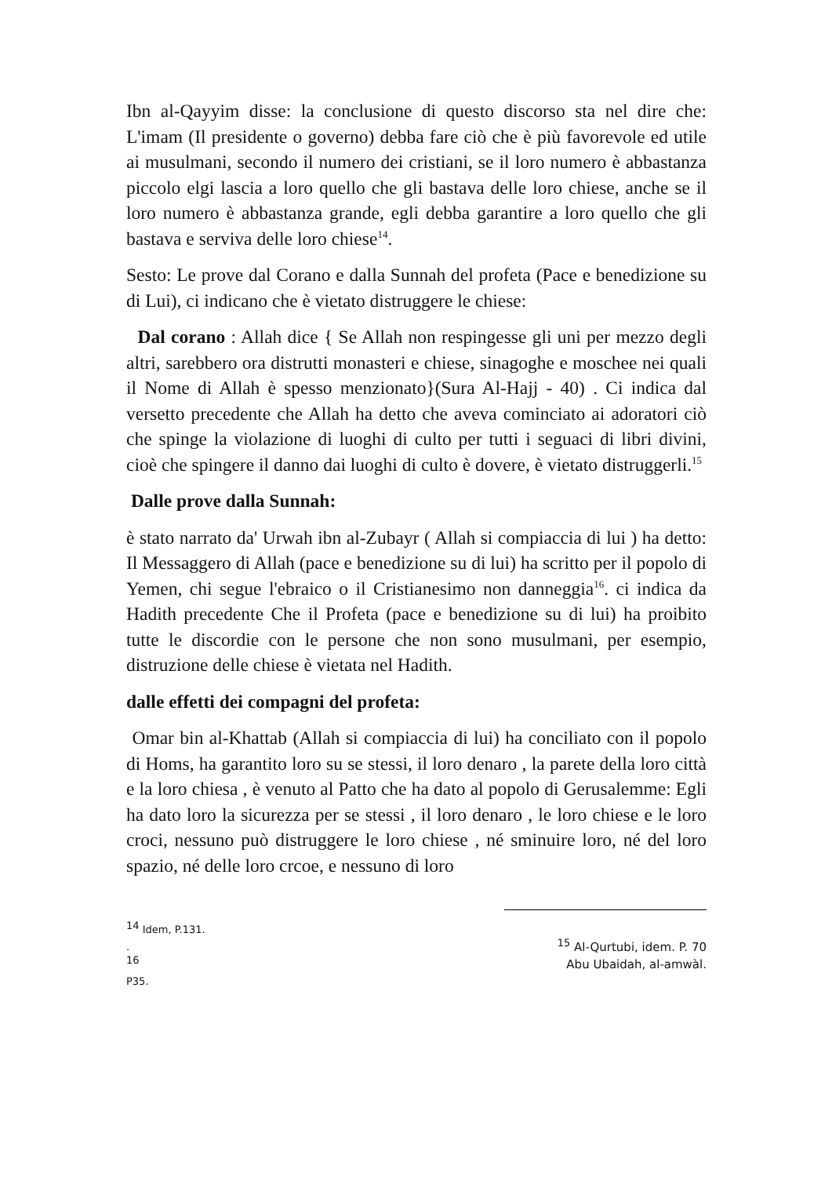Ibn al-Qayyim disse: la conclusione di questo discorso sta nel dire che: L'imam (Il presidente o governo) debba fare ciò che è più favorevole ed utile ai musulmani, secondo il numero dei cristiani, se il loro numero è abbastanza piccolo elgi lascia a loro quello che gli bastava delle loro chiese, anche se il loro numero è abbastanza grande, egli debba garantire a loro quello che gli bastava e serviva delle loro chiese<sup>14</sup>.
Sesto: Le prove dal Corano e dalla Sunnah del profeta (Pace e benedizione su di Lui), ci indicano che è vietato distruggere le chiese:
Dal corano : Allah dice { Se Allah non respingesse gli uni per mezzo degli altri, sarebbero ora distrutti monasteri e chiese, sinagoghe e moschee nei quali il Nome di Allah è spesso menzionato}(Sura Al-Hajj - 40) . Ci indica dal versetto precedente che Allah ha detto che aveva cominciato ai adoratori ciò che spinge la violazione di luoghi di culto per tutti i seguaci di libri divini, cioè che spingere il danno dai luoghi di culto è dovere, è vietato distruggerli.<sup>15</sup>
Dalle prove dalla Sunnah:
è stato narrato da' Urwah ibn al-Zubayr ( Allah si compiaccia di lui ) ha detto: Il Messaggero di Allah (pace e benedizione su di lui) ha scritto per il popolo di Yemen, chi segue l'ebraico o il Cristianesimo non danneggia<sup>16</sup>. ci indica da Hadith precedente Che il Profeta (pace e benedizione su di lui) ha proibito tutte le discordie con le persone che non sono musulmani, per esempio, distruzione delle chiese è vietata nel Hadith.
dalle effetti dei compagni del profeta:
Omar bin al-Khattab (Allah si compiaccia di lui) ha conciliato con il popolo di Homs, ha garantito loro su se stessi, il loro denaro , la parete della loro città e la loro chiesa , è venuto al Patto che ha dato al popolo di Gerusalemme: Egli ha dato loro la sicurezza per se stessi , il loro denaro , le loro chiese e le loro croci, nessuno può distruggere le loro chiese , né sminuire loro, né del loro spazio, né delle loro crcoe, e nessuno di loro
<sup>14</sup> Idem, P.131.
.
<sup>16</sup>
P35.
<sup>15</sup> Al-Qurtubi, idem. P. 70
Abu Ubaidah, al-amwàl.